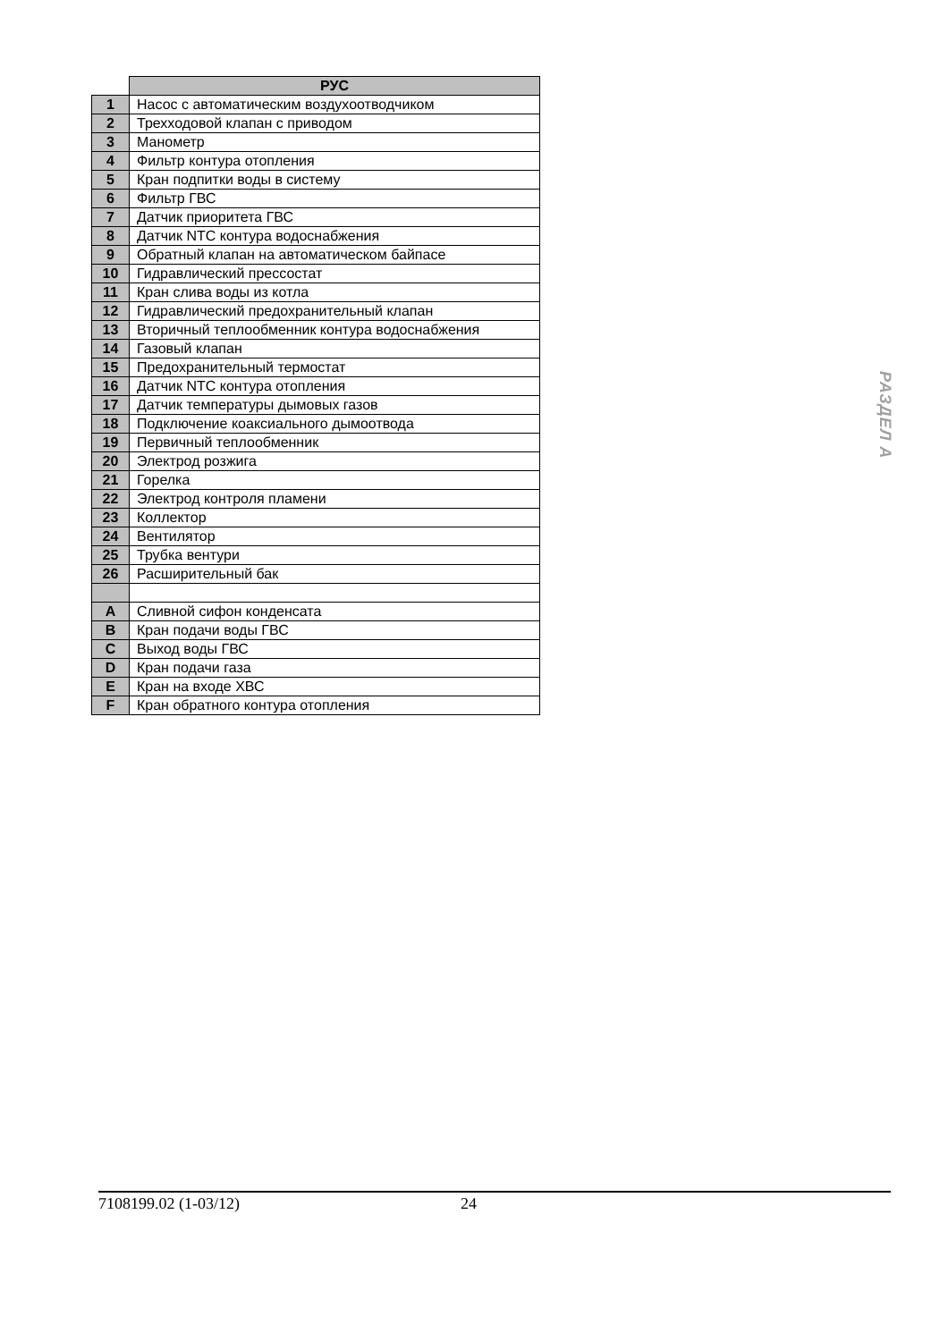| | РУС |
| --- | --- |
| 1 | Насос с автоматическим воздухоотводчиком |
| 2 | Трехходовой клапан с приводом |
| 3 | Манометр |
| 4 | Фильтр контура отопления |
| 5 | Кран подпитки воды в систему |
| 6 | Фильтр ГВС |
| 7 | Датчик приоритета ГВС |
| 8 | Датчик NTC контура водоснабжения |
| 9 | Обратный клапан на автоматическом байпасе |
| 10 | Гидравлический прессостат |
| 11 | Кран слива воды из котла |
| 12 | Гидравлический предохранительный клапан |
| 13 | Вторичный теплообменник контура водоснабжения |
| 14 | Газовый клапан |
| 15 | Предохранительный термостат |
| 16 | Датчик NTC контура отопления |
| 17 | Датчик температуры дымовых газов |
| 18 | Подключение коаксиального дымоотвода |
| 19 | Первичный теплообменник |
| 20 | Электрод розжига |
| 21 | Горелка |
| 22 | Электрод контроля пламени |
| 23 | Коллектор |
| 24 | Вентилятор |
| 25 | Трубка вентури |
| 26 | Расширительный бак |
| A | Сливной сифон конденсата |
| B | Кран подачи воды ГВС |
| C | Выход воды ГВС |
| D | Кран подачи газа |
| E | Кран на входе ХВС |
| F | Кран обратного контура отопления |
РАЗДЕЛ А
7108199.02 (1-03/12) 24